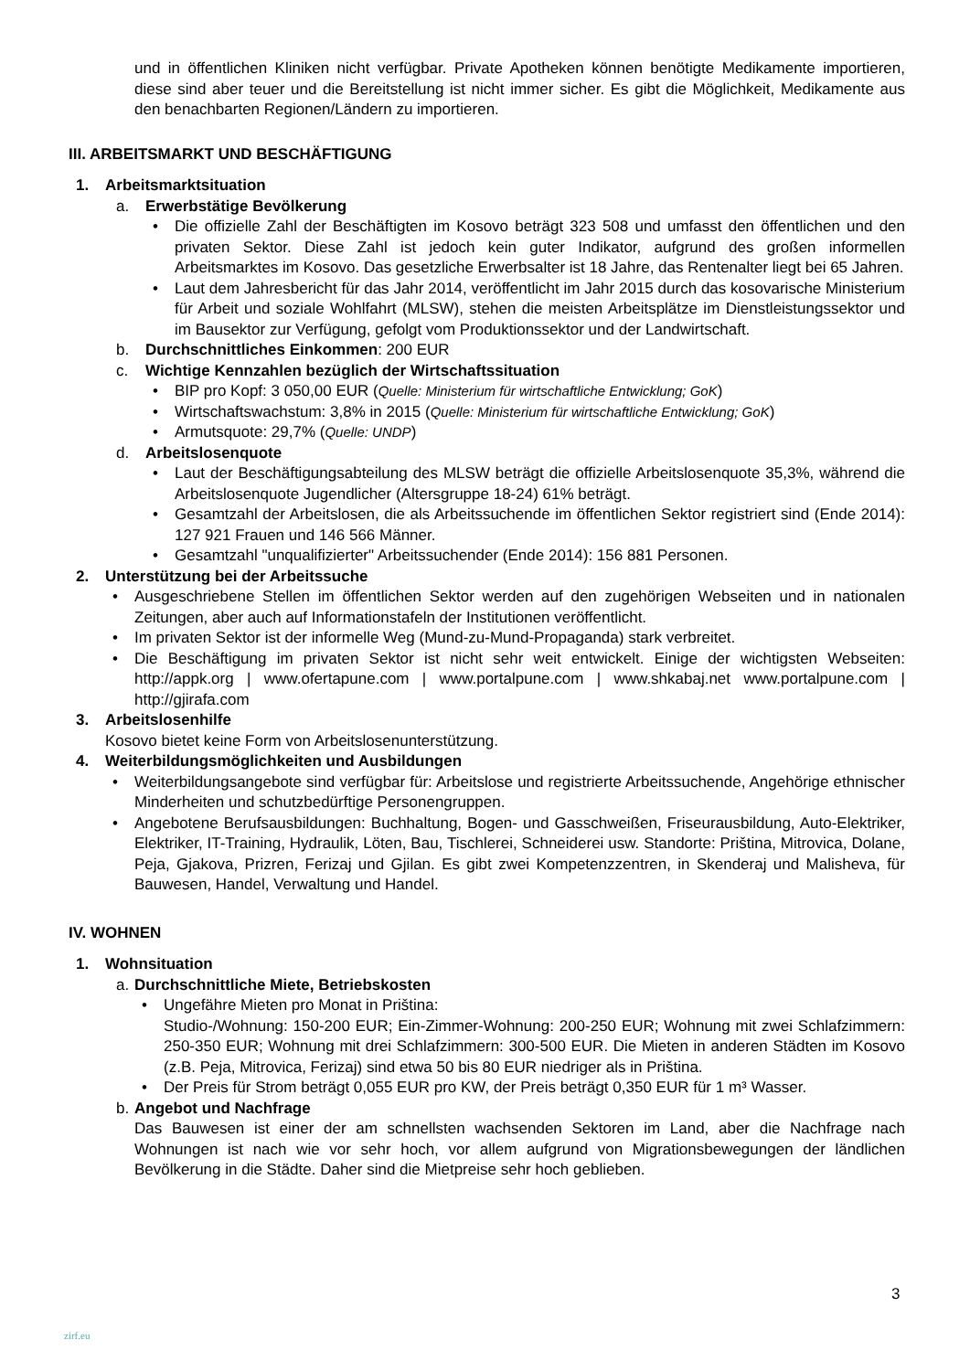und in öffentlichen Kliniken nicht verfügbar. Private Apotheken können benötigte Medikamente importieren, diese sind aber teuer und die Bereitstellung ist nicht immer sicher. Es gibt die Möglichkeit, Medikamente aus den benachbarten Regionen/Ländern zu importieren.
III. ARBEITSMARKT UND BESCHÄFTIGUNG
1. Arbeitsmarktsituation
a. Erwerbstätige Bevölkerung
Die offizielle Zahl der Beschäftigten im Kosovo beträgt 323 508 und umfasst den öffentlichen und den privaten Sektor. Diese Zahl ist jedoch kein guter Indikator, aufgrund des großen informellen Arbeitsmarktes im Kosovo. Das gesetzliche Erwerbsalter ist 18 Jahre, das Rentenalter liegt bei 65 Jahren.
Laut dem Jahresbericht für das Jahr 2014, veröffentlicht im Jahr 2015 durch das kosovarische Ministerium für Arbeit und soziale Wohlfahrt (MLSW), stehen die meisten Arbeitsplätze im Dienstleistungssektor und im Bausektor zur Verfügung, gefolgt vom Produktionssektor und der Landwirtschaft.
b. Durchschnittliches Einkommen: 200 EUR
c. Wichtige Kennzahlen bezüglich der Wirtschaftssituation
BIP pro Kopf: 3 050,00 EUR (Quelle: Ministerium für wirtschaftliche Entwicklung; GoK)
Wirtschaftswachstum: 3,8% in 2015 (Quelle: Ministerium für wirtschaftliche Entwicklung; GoK)
Armutsquote: 29,7% (Quelle: UNDP)
d. Arbeitslosenquote
Laut der Beschäftigungsabteilung des MLSW beträgt die offizielle Arbeitslosenquote 35,3%, während die Arbeitslosenquote Jugendlicher (Altersgruppe 18-24) 61% beträgt.
Gesamtzahl der Arbeitslosen, die als Arbeitssuchende im öffentlichen Sektor registriert sind (Ende 2014): 127 921 Frauen und 146 566 Männer.
Gesamtzahl "unqualifizierter" Arbeitssuchender (Ende 2014): 156 881 Personen.
2. Unterstützung bei der Arbeitssuche
Ausgeschriebene Stellen im öffentlichen Sektor werden auf den zugehörigen Webseiten und in nationalen Zeitungen, aber auch auf Informationstafeln der Institutionen veröffentlicht.
Im privaten Sektor ist der informelle Weg (Mund-zu-Mund-Propaganda) stark verbreitet.
Die Beschäftigung im privaten Sektor ist nicht sehr weit entwickelt. Einige der wichtigsten Webseiten: http://appk.org | www.ofertapune.com | www.portalpune.com | www.shkabaj.net www.portalpune.com | http://gjirafa.com
3. Arbeitslosenhilfe
Kosovo bietet keine Form von Arbeitslosenunterstützung.
4. Weiterbildungsmöglichkeiten und Ausbildungen
Weiterbildungsangebote sind verfügbar für: Arbeitslose und registrierte Arbeitssuchende, Angehörige ethnischer Minderheiten und schutzbedürftige Personengruppen.
Angebotene Berufsausbildungen: Buchhaltung, Bogen- und Gasschweißen, Friseurausbildung, Auto-Elektriker, Elektriker, IT-Training, Hydraulik, Löten, Bau, Tischlerei, Schneiderei usw. Standorte: Priština, Mitrovica, Dolane, Peja, Gjakova, Prizren, Ferizaj und Gjilan. Es gibt zwei Kompetenzzentren, in Skenderaj und Malisheva, für Bauwesen, Handel, Verwaltung und Handel.
IV. WOHNEN
1. Wohnsituation
a. Durchschnittliche Miete, Betriebskosten
Ungefähre Mieten pro Monat in Priština:
Studio-/Wohnung: 150-200 EUR; Ein-Zimmer-Wohnung: 200-250 EUR; Wohnung mit zwei Schlafzimmern: 250-350 EUR; Wohnung mit drei Schlafzimmern: 300-500 EUR. Die Mieten in anderen Städten im Kosovo (z.B. Peja, Mitrovica, Ferizaj) sind etwa 50 bis 80 EUR niedriger als in Priština.
Der Preis für Strom beträgt 0,055 EUR pro KW, der Preis beträgt 0,350 EUR für 1 m³ Wasser.
b. Angebot und Nachfrage
Das Bauwesen ist einer der am schnellsten wachsenden Sektoren im Land, aber die Nachfrage nach Wohnungen ist nach wie vor sehr hoch, vor allem aufgrund von Migrationsbewegungen der ländlichen Bevölkerung in die Städte. Daher sind die Mietpreise sehr hoch geblieben.
3
zirf.eu